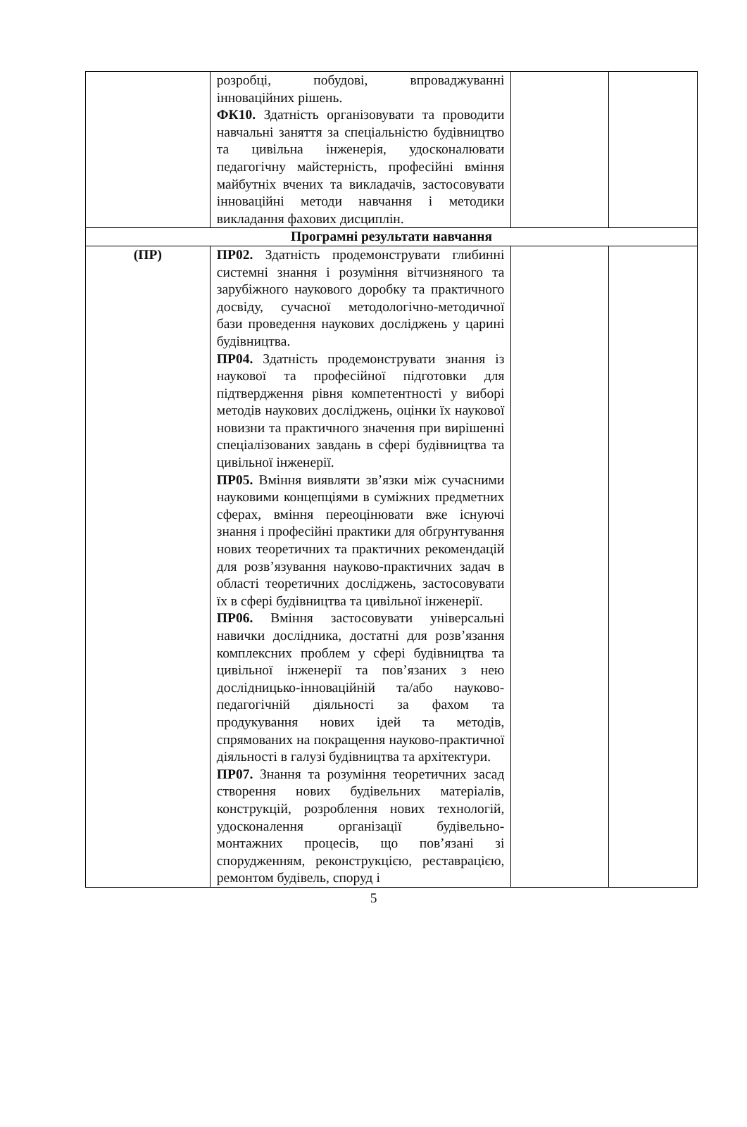| | розробці, побудові, впроваджуванні інноваційних рішень. ФК10. Здатність організовувати та проводити навчальні заняття за спеціальністю будівництво та цивільна інженерія, удосконалювати педагогічну майстерність, професійні вміння майбутніх вчених та викладачів, застосовувати інноваційні методи навчання і методики викладання фахових дисциплін. | | |
| Програмні результати навчання | | | |
| (ПР) | ПР02. Здатність продемонструвати глибинні системні знання і розуміння вітчизняного та зарубіжного наукового доробку та практичного досвіду, сучасної методологічно-методичної бази проведення наукових досліджень у царині будівництва. ПР04. Здатність продемонструвати знання із наукової та професійної підготовки для підтвердження рівня компетентності у виборі методів наукових досліджень, оцінки їх наукової новизни та практичного значення при вирішенні спеціалізованих завдань в сфері будівництва та цивільної інженерії. ПР05. Вміння виявляти зв’язки між сучасними науковими концепціями в суміжних предметних сферах, вміння переоцінювати вже існуючі знання і професійні практики для обґрунтування нових теоретичних та практичних рекомендацій для розв’язування науково-практичних задач в області теоретичних досліджень, застосовувати їх в сфері будівництва та цивільної інженерії. ПР06. Вміння застосовувати універсальні навички дослідника, достатні для розв’язання комплексних проблем у сфері будівництва та цивільної інженерії та пов’язаних з нею дослідницько-інноваційній та/або науково-педагогічній діяльності за фахом та продукування нових ідей та методів, спрямованих на покращення науково-практичної діяльності в галузі будівництва та архітектури. ПР07. Знання та розуміння теоретичних засад створення нових будівельних матеріалів, конструкцій, розроблення нових технологій, удосконалення організації будівельно-монтажних процесів, що пов’язані зі спорудженням, реконструкцією, реставрацією, ремонтом будівель, споруд і | | |
5